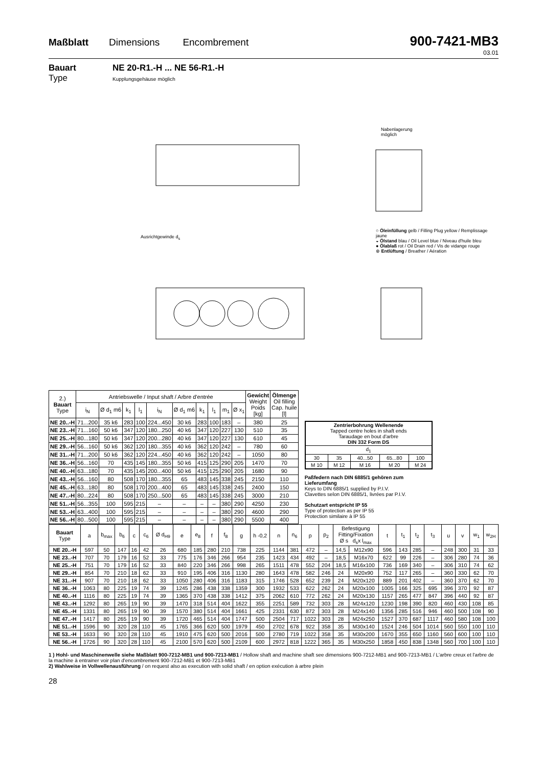Maßblatt Dimensions Encombrement 900-7421-MB3
03.01
Bauart
Type
NE 20-R1.-H ... NE 56-R1.-H
Kupplungsgehäuse möglich
Nabenlagerung
möglich
○ Öleinfüllung gelb / Filling Plug yellow / Remplissage jaune
◒ Ölstand blau / Oil Level blue / Niveau d'huile bleu
● Ölablaß rot / Oil Drain red / Vis de vidange rouge
⊗ Entlüftung / Breather / Aération
Ausrichtgewinde d<sub>s</sub>
| 2.) Bauart Type | Antriebswelle / Input shaft / Arbre d'entrée | | | | | | | | | | Gewicht Weight Poids [kg] | Ölmenge Oil filling Cap. huile [l] |
| --- | --- | --- | --- | --- | --- | --- | --- | --- | --- | --- | --- | --- |
| | i<sub>N</sub> | Ø d<sub>1</sub> m6 | k<sub>1</sub> | l<sub>1</sub> | i<sub>N</sub> | Ø d<sub>1</sub> m6 | k<sub>1</sub> | l<sub>1</sub> | m<sub>1</sub> | Ø x<sub>1</sub> | | |
| NE 20..-H | 71...200 | 35 k6 | 283 | 100 | 224...450 | 30 k6 | 283 | 100 | 183 | – | 380 | 25 |
| NE 23..-H | 71...160 | 50 k6 | 347 | 120 | 180...250 | 40 k6 | 347 | 120 | 227 | 130 | 510 | 35 |
| NE 25..-H | 80...180 | 50 k6 | 347 | 120 | 200...280 | 40 k6 | 347 | 120 | 227 | 130 | 610 | 45 |
| NE 29..-H | 56...160 | 50 k6 | 362 | 120 | 180...355 | 40 k6 | 362 | 120 | 242 | – | 780 | 60 |
| NE 31..-H | 71...200 | 50 k6 | 362 | 120 | 224...450 | 40 k6 | 362 | 120 | 242 | – | 1050 | 80 |
| NE 36..-H | 56...160 | 70 | 435 | 145 | 180...355 | 50 k6 | 415 | 125 | 290 | 205 | 1470 | 70 |
| NE 40..-H | 63...180 | 70 | 435 | 145 | 200...400 | 50 k6 | 415 | 125 | 290 | 205 | 1680 | 90 |
| NE 43..-H | 56...160 | 80 | 508 | 170 | 180...355 | 65 | 483 | 145 | 338 | 245 | 2150 | 110 |
| NE 45..-H | 63...180 | 80 | 508 | 170 | 200...400 | 65 | 483 | 145 | 338 | 245 | 2400 | 150 |
| NE 47..-H | 80...224 | 80 | 508 | 170 | 250...500 | 65 | 483 | 145 | 338 | 245 | 3000 | 210 |
| NE 51..-H | 56...355 | 100 | 595 | 215 | – | – | – | – | 380 | 290 | 4250 | 230 |
| NE 53..-H | 63...400 | 100 | 595 | 215 | – | – | – | – | 380 | 290 | 4600 | 290 |
| NE 56..-H | 80...500 | 100 | 595 | 215 | – | – | – | – | 380 | 290 | 5500 | 400 |
| Zentrierbohrung Wellenende Tapped centre holes in shaft ends Taraudage en bout d'arbre DIN 332 Form DS | | | | |
| d<sub>1</sub> | | | | |
| 30 | 35 | 40...50 | 65...80 | 100 |
| M 10 | M 12 | M 16 | M 20 | M 24 |
Paßfedern nach DIN 6885/1 gehören zum Lieferumfang
Keys to DIN 6885/1 supplied by P.I.V.
Clavettes selon DIN 6885/1, livrées par P.I.V.
Schutzart entspricht IP 55
Type of protection as per IP 55
Protection similaire à IP 55
| Bauart Type | a | b<sub>max</sub> | b<sub>6</sub> | c | c<sub>6</sub> | Ø d<sub>H9</sub> | e | e<sub>8</sub> | f | f<sub>8</sub> | g | h -0,2 | n | n<sub>6</sub> | p | p<sub>2</sub> | Befestigung Fitting/Fixation Ø s d<sub>s</sub>x l<sub>max</sub> | | t | t<sub>1</sub> | t<sub>2</sub> | t<sub>3</sub> | u | v | w<sub>1</sub> | w<sub>2H</sub> |
| --- | --- | --- | --- | --- | --- | --- | --- | --- | --- | --- | --- | --- | --- | --- | --- | --- | --- | --- | --- | --- | --- | --- | --- | --- | --- | --- |
| NE 20..-H | 597 | 50 | 147 | 16 | 42 | 26 | 680 | 185 | 280 | 210 | 738 | 225 | 1144 | 381 | 472 | – | 14,5 | M12x90 | 596 | 143 | 285 | – | 248 | 300 | 31 | 33 |
| NE 23..-H | 707 | 70 | 179 | 16 | 52 | 33 | 775 | 176 | 346 | 266 | 954 | 235 | 1423 | 434 | 492 | – | 18,5 | M16x70 | 622 | 99 | 226 | – | 306 | 280 | 74 | 36 |
| NE 25..-H | 751 | 70 | 179 | 16 | 52 | 33 | 840 | 220 | 346 | 266 | 998 | 265 | 1511 | 478 | 552 | 204 | 18,5 | M16x100 | 736 | 169 | 340 | – | 306 | 310 | 74 | 62 |
| NE 29..-H | 854 | 70 | 210 | 18 | 62 | 33 | 910 | 195 | 406 | 316 | 1130 | 280 | 1643 | 478 | 582 | 246 | 24 | M20x90 | 752 | 117 | 265 | – | 360 | 330 | 62 | 70 |
| NE 31..-H | 907 | 70 | 210 | 18 | 62 | 33 | 1050 | 280 | 406 | 316 | 1183 | 315 | 1746 | 528 | 652 | 239 | 24 | M20x120 | 889 | 201 | 402 | – | 360 | 370 | 62 | 70 |
| NE 36..-H | 1063 | 80 | 225 | 19 | 74 | 39 | 1245 | 286 | 438 | 338 | 1359 | 300 | 1932 | 533 | 622 | 262 | 24 | M20x100 | 1005 | 166 | 325 | 695 | 396 | 370 | 92 | 87 |
| NE 40..-H | 1116 | 80 | 225 | 19 | 74 | 39 | 1365 | 370 | 438 | 338 | 1412 | 375 | 2062 | 610 | 772 | 262 | 24 | M20x130 | 1157 | 265 | 477 | 847 | 396 | 440 | 92 | 87 |
| NE 43..-H | 1292 | 80 | 265 | 19 | 90 | 39 | 1470 | 318 | 514 | 404 | 1622 | 355 | 2251 | 589 | 732 | 303 | 28 | M24x120 | 1230 | 198 | 390 | 820 | 460 | 430 | 108 | 85 |
| NE 45..-H | 1331 | 80 | 265 | 19 | 90 | 39 | 1570 | 380 | 514 | 404 | 1661 | 425 | 2331 | 630 | 872 | 303 | 28 | M24x140 | 1356 | 285 | 516 | 946 | 460 | 500 | 108 | 90 |
| NE 47..-H | 1417 | 80 | 265 | 19 | 90 | 39 | 1720 | 465 | 514 | 404 | 1747 | 500 | 2504 | 717 | 1022 | 303 | 28 | M24x250 | 1527 | 370 | 687 | 1117 | 460 | 580 | 108 | 100 |
| NE 51..-H | 1596 | 90 | 320 | 28 | 110 | 45 | 1765 | 366 | 620 | 500 | 1979 | 450 | 2702 | 678 | 922 | 358 | 35 | M30x140 | 1524 | 246 | 504 | 1014 | 560 | 550 | 100 | 110 |
| NE 53..-H | 1633 | 90 | 320 | 28 | 110 | 45 | 1910 | 475 | 620 | 500 | 2016 | 500 | 2780 | 719 | 1022 | 358 | 35 | M30x200 | 1670 | 355 | 650 | 1160 | 560 | 600 | 100 | 110 |
| NE 56..-H | 1726 | 90 | 320 | 28 | 110 | 45 | 2100 | 570 | 620 | 500 | 2109 | 600 | 2972 | 818 | 1222 | 365 | 35 | M30x250 | 1858 | 450 | 838 | 1348 | 560 | 700 | 100 | 110 |
1 ) Hohl- und Maschinenwelle siehe Maßblatt 900-7212-MB1 und 900-7213-MB1 / Hollow shaft and machine shaft see dimensions 900-7212-MB1 and 900-7213-MB1 / L'arbre creux et l'arbre de la machine à entrainer voir plan d'encombrement 900-7212-MB1 et 900-7213-MB1
2) Wahlweise in Vollwellenausführung / on request also as execution with solid shaft / en option exécution à arbre plein
28